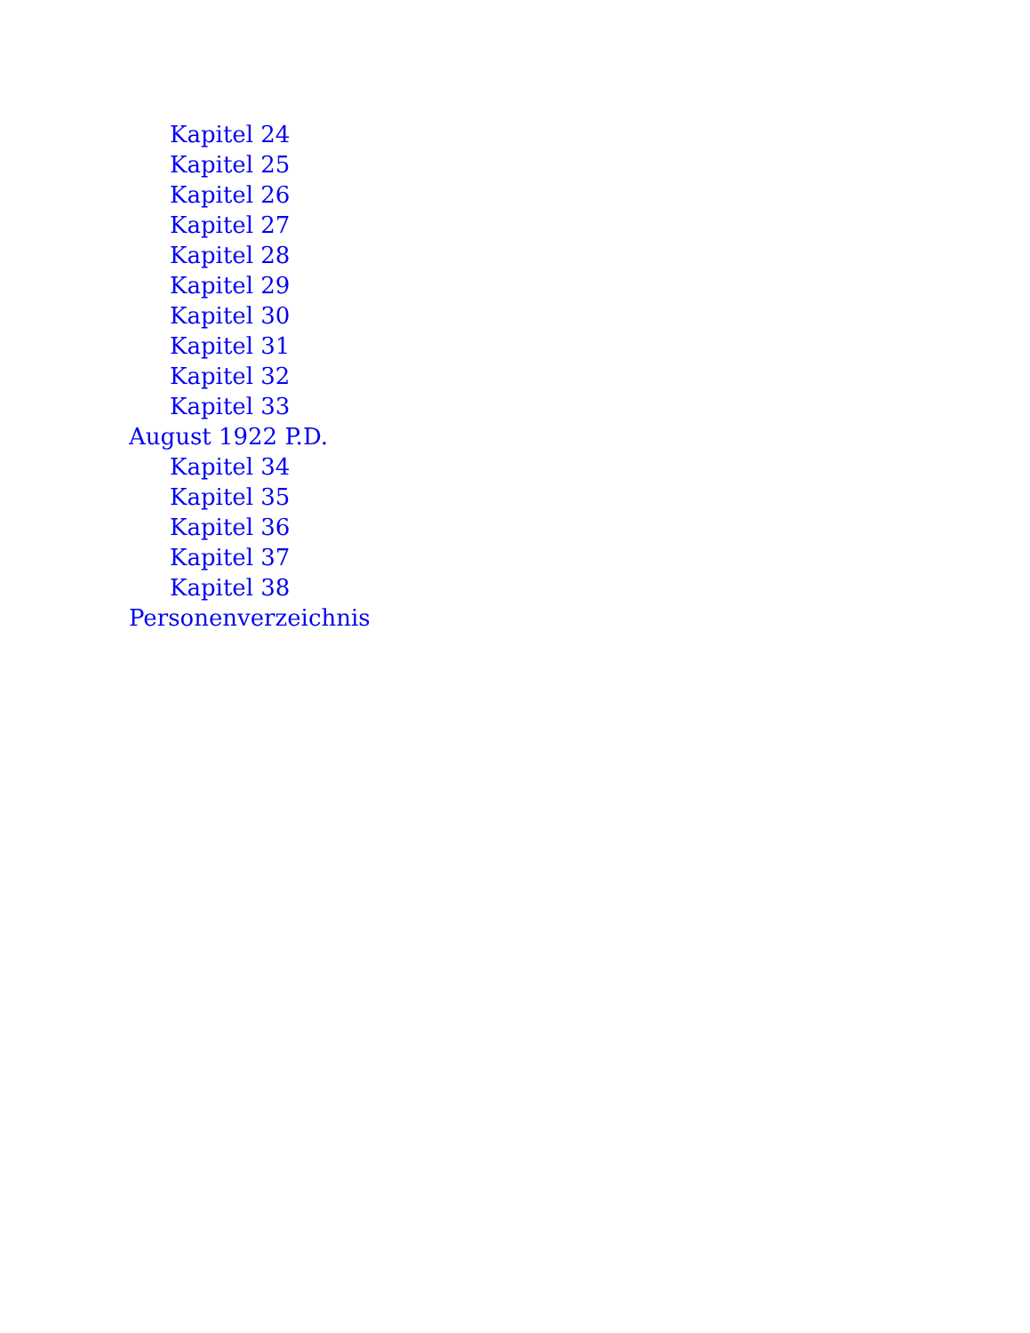Kapitel 24
Kapitel 25
Kapitel 26
Kapitel 27
Kapitel 28
Kapitel 29
Kapitel 30
Kapitel 31
Kapitel 32
Kapitel 33
August 1922 P.D.
Kapitel 34
Kapitel 35
Kapitel 36
Kapitel 37
Kapitel 38
Personenverzeichnis